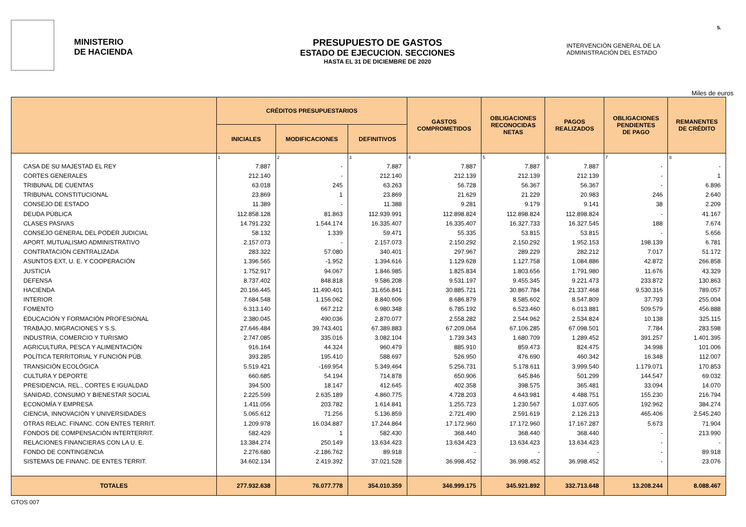MINISTERIO
DE HACIENDA
PRESUPUESTO DE GASTOS
ESTADO DE EJECUCION. SECCIONES
HASTA EL 31 DE DICIEMBRE DE 2020
INTERVENCIÓN GENERAL DE LA
ADMINISTRACIÓN DEL ESTADO
5.
Miles de euros
| | CRÉDITOS PRESUPUESTARIOS | | | GASTOS COMPROMETIDOS | OBLIGACIONES RECONOCIDAS NETAS | PAGOS REALIZADOS | OBLIGACIONES PENDIENTES DE PAGO | REMANENTES DE CRÉDITO |
| --- | --- | --- | --- | --- | --- | --- | --- | --- |
| | INICIALES | MODIFICACIONES | DEFINITIVOS | | | | | |
| | 1 | 2 | 3 | 4 | 5 | 6 | 7 | 8 |
| CASA DE SU MAJESTAD EL REY | 7.887 | - | 7.887 | 7.887 | 7.887 | 7.887 | - | - |
| CORTES GENERALES | 212.140 | - | 212.140 | 212.139 | 212.139 | 212.139 | - | 1 |
| TRIBUNAL DE CUENTAS | 63.018 | 245 | 63.263 | 56.728 | 56.367 | 56.367 | - | 6.896 |
| TRIBUNAL CONSTITUCIONAL | 23.869 | 1 | 23.869 | 21.629 | 21.229 | 20.983 | 246 | 2.640 |
| CONSEJO DE ESTADO | 11.389 | - | 11.388 | 9.281 | 9.179 | 9.141 | 38 | 2.209 |
| DEUDA PÚBLICA | 112.858.128 | 81.863 | 112.939.991 | 112.898.824 | 112.898.824 | 112.898.824 | - | 41.167 |
| CLASES PASIVAS | 14.791.232 | 1.544.174 | 16.335.407 | 16.335.407 | 16.327.733 | 16.327.545 | 188 | 7.674 |
| CONSEJO GENERAL DEL PODER JUDICIAL | 58.132 | 1.339 | 59.471 | 55.335 | 53.815 | 53.815 | - | 5.656 |
| APORT. MUTUALISMO ADMINISTRATIVO | 2.157.073 | - | 2.157.073 | 2.150.292 | 2.150.292 | 1.952.153 | 198.139 | 6.781 |
| CONTRATACIÓN CENTRALIZADA | 283.322 | 57.080 | 340.401 | 297.967 | 289.229 | 282.212 | 7.017 | 51.172 |
| ASUNTOS EXT, U. E. Y COOPERACIÓN | 1.396.565 | -1.952 | 1.394.616 | 1.129.628 | 1.127.758 | 1.084.886 | 42.872 | 266.858 |
| JUSTICIA | 1.752.917 | 94.067 | 1.846.985 | 1.825.834 | 1.803.656 | 1.791.980 | 11.676 | 43.329 |
| DEFENSA | 8.737.402 | 848.818 | 9.586.208 | 9.531.197 | 9.455.345 | 9.221.473 | 233.872 | 130.863 |
| HACIENDA | 20.166.445 | 11.490.401 | 31.656.841 | 30.885.721 | 30.867.784 | 21.337.468 | 9.530.316 | 789.057 |
| INTERIOR | 7.684.548 | 1.156.062 | 8.840.606 | 8.686.879 | 8.585.602 | 8.547.809 | 37.793 | 255.004 |
| FOMENTO | 6.313.140 | 667.212 | 6.980.348 | 6.785.192 | 6.523.460 | 6.013.881 | 509.579 | 456.888 |
| EDUCACIÓN Y FORMACIÓN PROFESIONAL | 2.380.045 | 490.036 | 2.870.077 | 2.558.282 | 2.544.962 | 2.534.824 | 10.138 | 325.115 |
| TRABAJO, MIGRACIONES Y S.S. | 27.646.484 | 39.743.401 | 67.389.883 | 67.209.064 | 67.106.285 | 67.098.501 | 7.784 | 283.598 |
| INDUSTRIA, COMERCIO Y TURISMO | 2.747.085 | 335.016 | 3.082.104 | 1.739.343 | 1.680.709 | 1.289.452 | 391.257 | 1.401.395 |
| AGRICULTURA, PESCA Y ALIMENTACIÓN | 916.164 | 44.324 | 960.479 | 885.910 | 859.473 | 824.475 | 34.998 | 101.006 |
| POLÍTICA TERRITORIAL Y FUNCIÓN PÚB. | 393.285 | 195.410 | 588.697 | 526.950 | 476.690 | 460.342 | 16.348 | 112.007 |
| TRANSICIÓN ECOLÓGICA | 5.519.421 | -169.954 | 5.349.464 | 5.256.731 | 5.178.611 | 3.999.540 | 1.179.071 | 170.853 |
| CULTURA Y DEPORTE | 660.685 | 54.194 | 714.878 | 650.906 | 645.846 | 501.299 | 144.547 | 69.032 |
| PRESIDENCIA, REL., CORTES E IGUALDAD | 394.500 | 18.147 | 412.645 | 402.358 | 398.575 | 365.481 | 33.094 | 14.070 |
| SANIDAD, CONSUMO Y BIENESTAR SOCIAL | 2.225.599 | 2.635.189 | 4.860.775 | 4.728.203 | 4.643.981 | 4.488.751 | 155.230 | 216.794 |
| ECONOMÍA Y EMPRESA | 1.411.056 | 203.782 | 1.614.841 | 1.255.723 | 1.230.567 | 1.037.605 | 192.962 | 384.274 |
| CIENCIA, INNOVACIÓN Y UNIVERSIDADES | 5.065.612 | 71.256 | 5.136.859 | 2.721.490 | 2.591.619 | 2.126.213 | 465.406 | 2.545.240 |
| OTRAS RELAC. FINANC. CON ENTES TERRIT. | 1.209.978 | 16.034.887 | 17.244.864 | 17.172.960 | 17.172.960 | 17.167.287 | 5.673 | 71.904 |
| FONDOS DE COMPENSACIÓN INTERTERRIT. | 582.429 | 1 | 582.430 | 368.440 | 368.440 | 368.440 | - | 213.990 |
| RELACIONES FINANCIERAS CON LA U. E. | 13.384.274 | 250.149 | 13.634.423 | 13.634.423 | 13.634.423 | 13.634.423 | - | - |
| FONDO DE CONTINGENCIA | 2.276.680 | -2.186.762 | 89.918 | - | - | - | - | 89.918 |
| SISTEMAS DE FINANC. DE ENTES TERRIT. | 34.602.134 | 2.419.392 | 37.021.528 | 36.998.452 | 36.998.452 | 36.998.452 | - | 23.076 |
| TOTALES | 277.932.638 | 76.077.778 | 354.010.359 | 346.999.175 | 345.921.892 | 332.713.648 | 13.208.244 | 8.088.467 |
GTOS 007